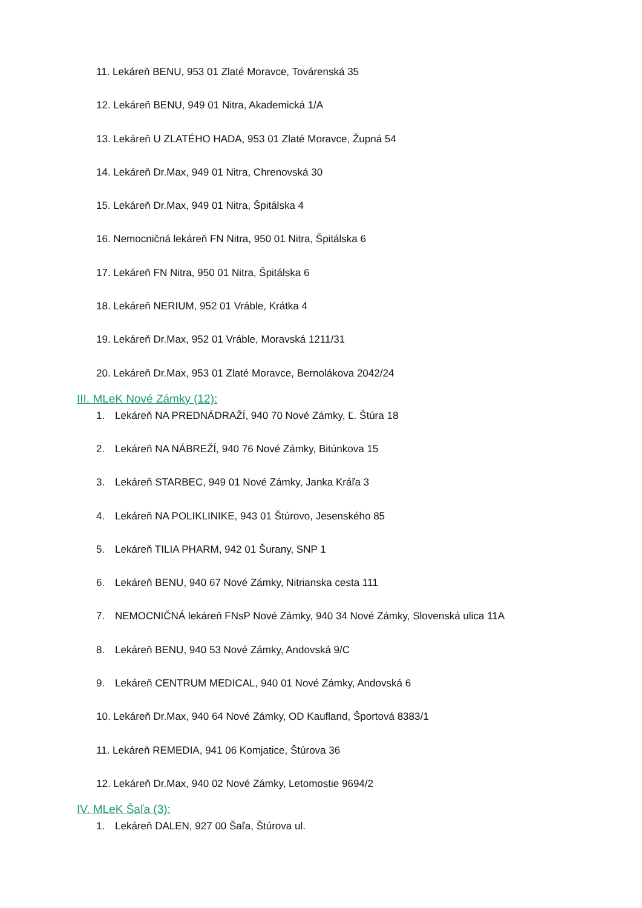11. Lekáreň BENU, 953 01 Zlaté Moravce, Továrenská 35
12. Lekáreň BENU, 949 01 Nitra, Akademická 1/A
13. Lekáreň U ZLATÉHO HADA, 953 01 Zlaté Moravce, Župná 54
14. Lekáreň Dr.Max, 949 01 Nitra, Chrenovská 30
15. Lekáreň Dr.Max, 949 01 Nitra, Špitálska 4
16. Nemocničná lekáreň FN Nitra, 950 01 Nitra, Špitálska 6
17. Lekáreň FN Nitra, 950 01 Nitra, Špitálska 6
18. Lekáreň NERIUM, 952 01 Vráble, Krátka 4
19. Lekáreň Dr.Max, 952 01 Vráble, Moravská 1211/31
20. Lekáreň Dr.Max, 953 01 Zlaté Moravce, Bernolákova 2042/24
III. MLeK Nové Zámky (12):
1. Lekáreň NA PREDNÁDRAŽÍ, 940 70 Nové Zámky, Ľ. Štúra 18
2. Lekáreň NA NÁBREŽÍ, 940 76 Nové Zámky, Bitúnkova 15
3. Lekáreň STARBEC, 949 01 Nové Zámky, Janka Kráľa 3
4. Lekáreň NA POLIKLINIKE, 943 01 Štúrovo, Jesenského 85
5. Lekáreň TILIA PHARM, 942 01 Šurany, SNP 1
6. Lekáreň BENU, 940 67 Nové Zámky, Nitrianska cesta 111
7. NEMOCNIČNÁ lekáreň FNsP Nové Zámky, 940 34 Nové Zámky, Slovenská ulica 11A
8. Lekáreň BENU, 940 53 Nové Zámky, Andovská 9/C
9. Lekáreň CENTRUM MEDICAL, 940 01 Nové Zámky, Andovská 6
10. Lekáreň Dr.Max, 940 64 Nové Zámky, OD Kaufland, Športová 8383/1
11. Lekáreň REMEDIA, 941 06 Komjatice, Štúrova 36
12. Lekáreň Dr.Max, 940 02 Nové Zámky, Letomostie 9694/2
IV. MLeK Šaľa (3):
1. Lekáreň DALEN, 927 00 Šaľa, Štúrova ul.